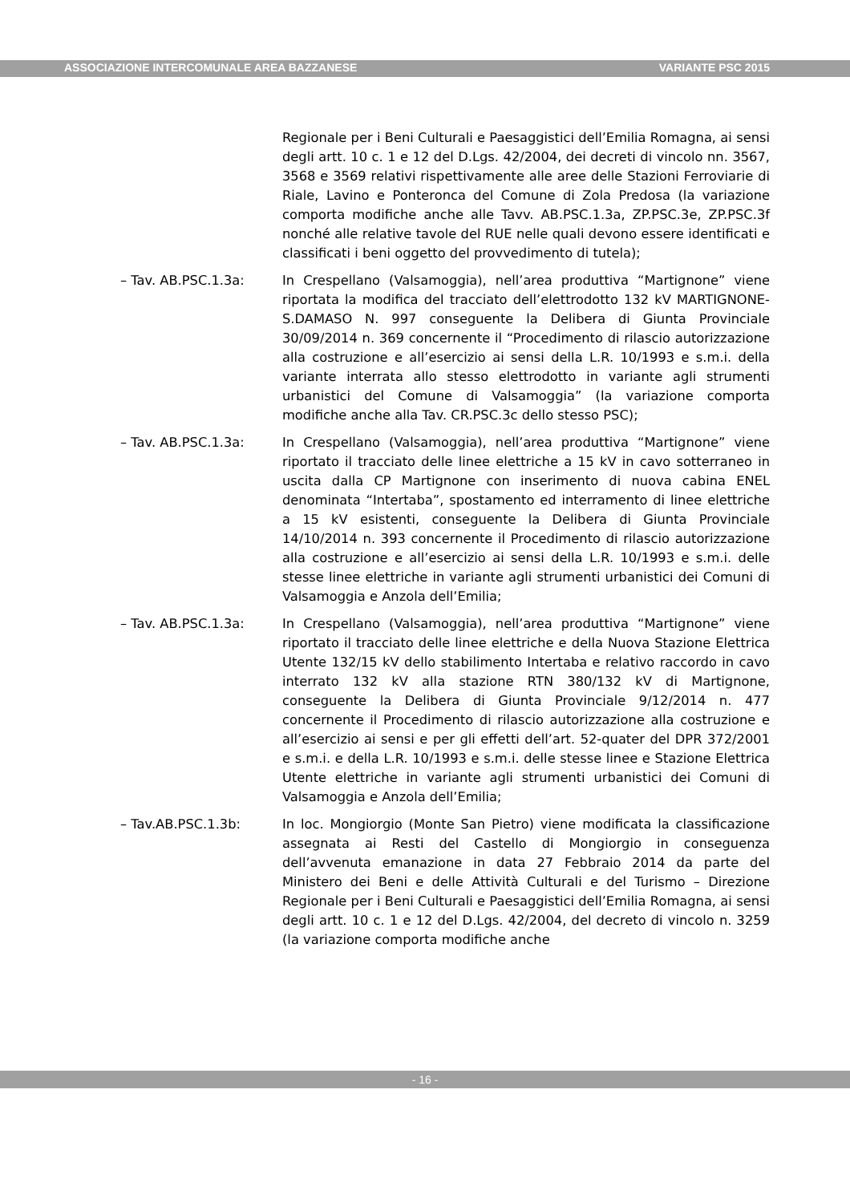ASSOCIAZIONE INTERCOMUNALE AREA BAZZANESE VARIANTE PSC 2015
Regionale per i Beni Culturali e Paesaggistici dell’Emilia Romagna, ai sensi degli artt. 10 c. 1 e 12 del D.Lgs. 42/2004, dei decreti di vincolo nn. 3567, 3568 e 3569 relativi rispettivamente alle aree delle Stazioni Ferroviarie di Riale, Lavino e Ponteronca del Comune di Zola Predosa (la variazione comporta modifiche anche alle Tavv. AB.PSC.1.3a, ZP.PSC.3e, ZP.PSC.3f nonché alle relative tavole del RUE nelle quali devono essere identificati e classificati i beni oggetto del provvedimento di tutela);
– Tav. AB.PSC.1.3a: In Crespellano (Valsamoggia), nell’area produttiva “Martignone” viene riportata la modifica del tracciato dell’elettrodotto 132 kV MARTIGNONE-S.DAMASO N. 997 conseguente la Delibera di Giunta Provinciale 30/09/2014 n. 369 concernente il “Procedimento di rilascio autorizzazione alla costruzione e all’esercizio ai sensi della L.R. 10/1993 e s.m.i. della variante interrata allo stesso elettrodotto in variante agli strumenti urbanistici del Comune di Valsamoggia” (la variazione comporta modifiche anche alla Tav. CR.PSC.3c dello stesso PSC);
– Tav. AB.PSC.1.3a: In Crespellano (Valsamoggia), nell’area produttiva “Martignone” viene riportato il tracciato delle linee elettriche a 15 kV in cavo sotterraneo in uscita dalla CP Martignone con inserimento di nuova cabina ENEL denominata “Intertaba”, spostamento ed interramento di linee elettriche a 15 kV esistenti, conseguente la Delibera di Giunta Provinciale 14/10/2014 n. 393 concernente il Procedimento di rilascio autorizzazione alla costruzione e all’esercizio ai sensi della L.R. 10/1993 e s.m.i. delle stesse linee elettriche in variante agli strumenti urbanistici dei Comuni di Valsamoggia e Anzola dell’Emilia;
– Tav. AB.PSC.1.3a: In Crespellano (Valsamoggia), nell’area produttiva “Martignone” viene riportato il tracciato delle linee elettriche e della Nuova Stazione Elettrica Utente 132/15 kV dello stabilimento Intertaba e relativo raccordo in cavo interrato 132 kV alla stazione RTN 380/132 kV di Martignone, conseguente la Delibera di Giunta Provinciale 9/12/2014 n. 477 concernente il Procedimento di rilascio autorizzazione alla costruzione e all’esercizio ai sensi e per gli effetti dell’art. 52-quater del DPR 372/2001 e s.m.i. e della L.R. 10/1993 e s.m.i. delle stesse linee e Stazione Elettrica Utente elettriche in variante agli strumenti urbanistici dei Comuni di Valsamoggia e Anzola dell’Emilia;
– Tav.AB.PSC.1.3b: In loc. Mongiorgio (Monte San Pietro) viene modificata la classificazione assegnata ai Resti del Castello di Mongiorgio in conseguenza dell’avvenuta emanazione in data 27 Febbraio 2014 da parte del Ministero dei Beni e delle Attività Culturali e del Turismo – Direzione Regionale per i Beni Culturali e Paesaggistici dell’Emilia Romagna, ai sensi degli artt. 10 c. 1 e 12 del D.Lgs. 42/2004, del decreto di vincolo n. 3259 (la variazione comporta modifiche anche
- 16 -